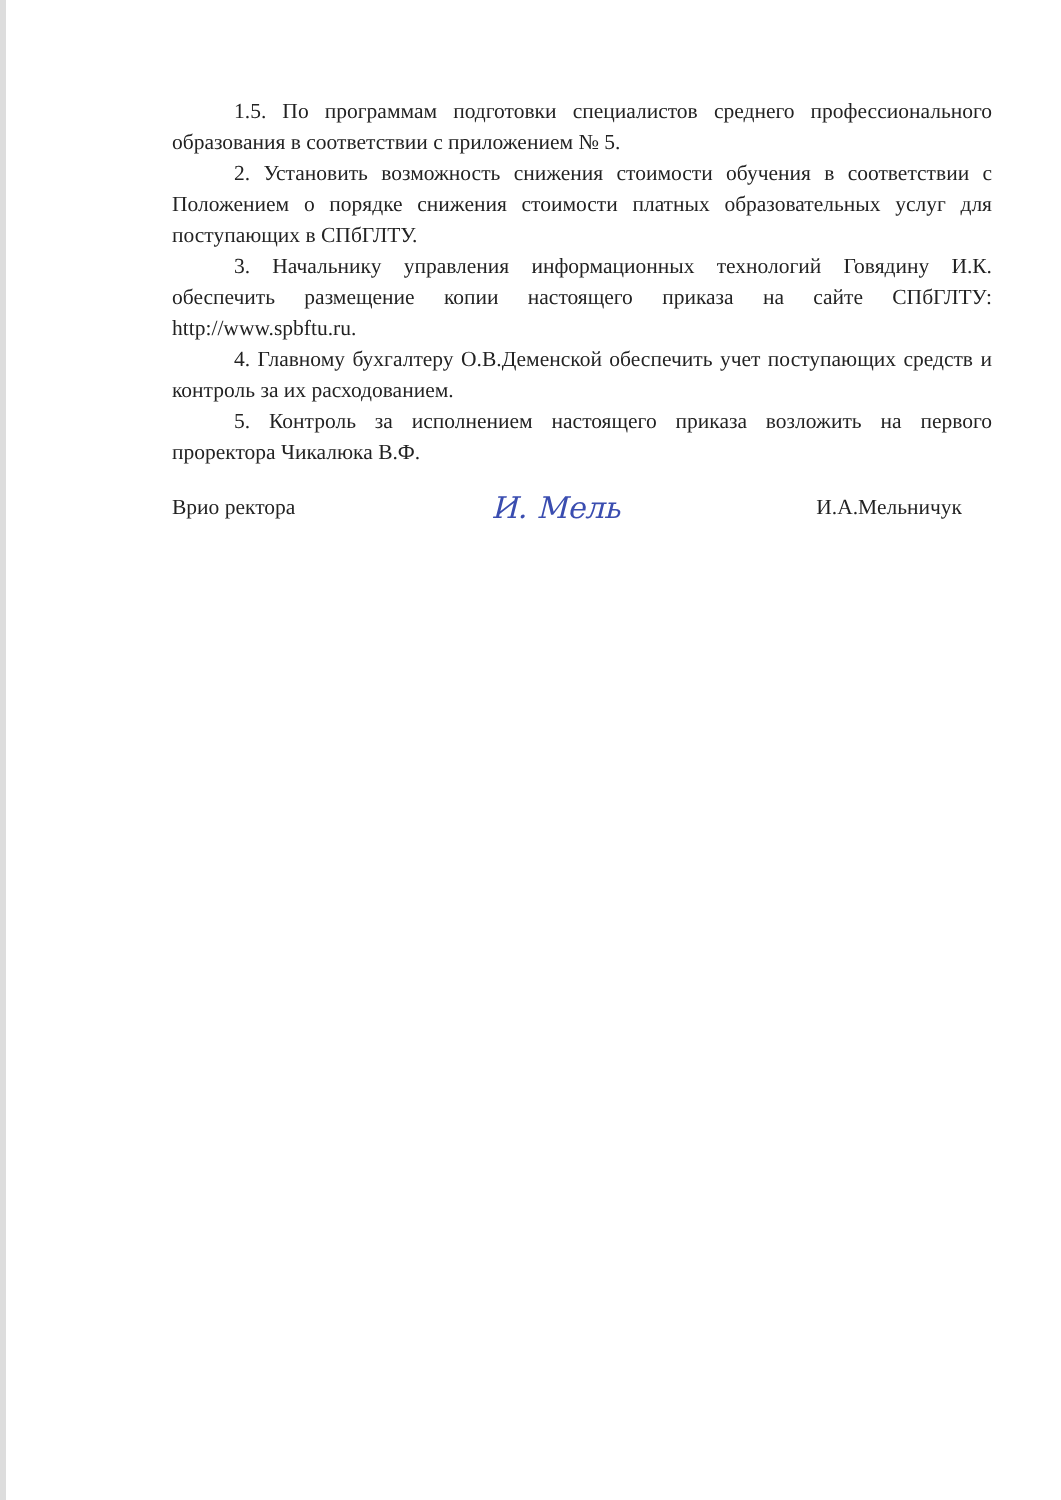1.5. По программам подготовки специалистов среднего профессионального образования в соответствии с приложением № 5.
2. Установить возможность снижения стоимости обучения в соответствии с Положением о порядке снижения стоимости платных образовательных услуг для поступающих в СПбГЛТУ.
3. Начальнику управления информационных технологий Говядину И.К. обеспечить размещение копии настоящего приказа на сайте СПбГЛТУ: http://www.spbftu.ru.
4. Главному бухгалтеру О.В.Деменской обеспечить учет поступающих средств и контроль за их расходованием.
5. Контроль за исполнением настоящего приказа возложить на первого проректора Чикалюка В.Ф.
Врио ректора И. Мель И.А.Мельничук